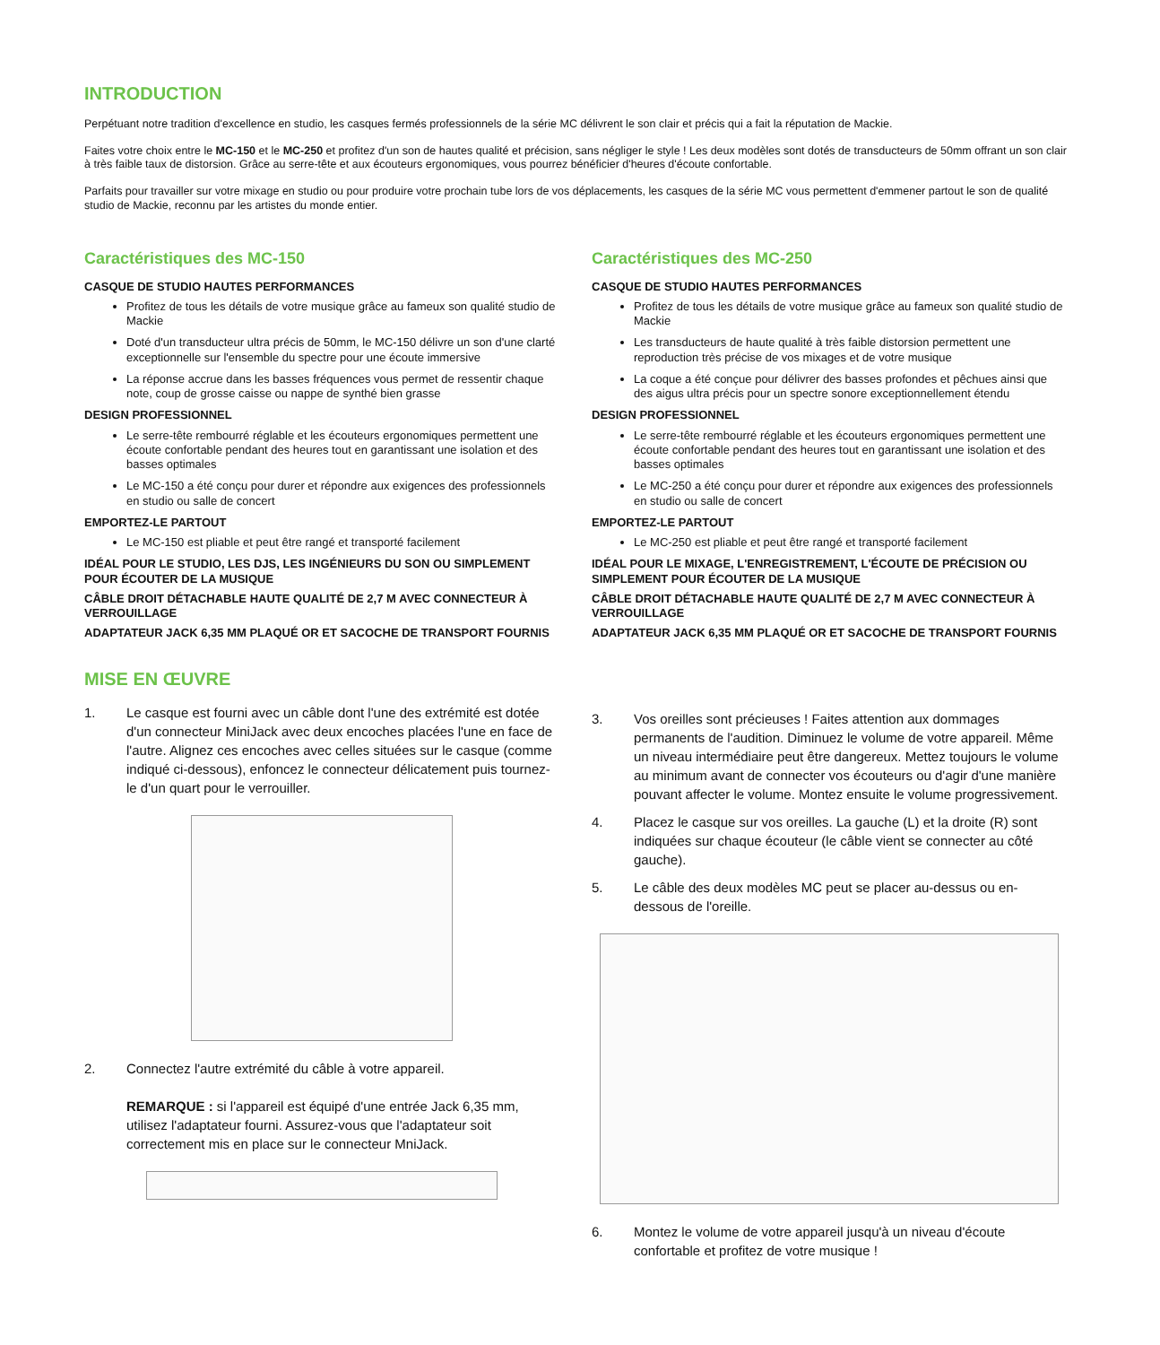INTRODUCTION
Perpétuant notre tradition d'excellence en studio, les casques fermés professionnels de la série MC délivrent le son clair et précis qui a fait la réputation de Mackie.
Faites votre choix entre le MC-150 et le MC-250 et profitez d'un son de hautes qualité et précision, sans négliger le style ! Les deux modèles sont dotés de transducteurs de 50mm offrant un son clair à très faible taux de distorsion. Grâce au serre-tête et aux écouteurs ergonomiques, vous pourrez bénéficier d'heures d'écoute confortable.
Parfaits pour travailler sur votre mixage en studio ou pour produire votre prochain tube lors de vos déplacements, les casques de la série MC vous permettent d'emmener partout le son de qualité studio de Mackie, reconnu par les artistes du monde entier.
Caractéristiques des MC-150
CASQUE DE STUDIO HAUTES PERFORMANCES
Profitez de tous les détails de votre musique grâce au fameux son qualité studio de Mackie
Doté d'un transducteur ultra précis de 50mm, le MC-150 délivre un son d'une clarté exceptionnelle sur l'ensemble du spectre pour une écoute immersive
La réponse accrue dans les basses fréquences vous permet de ressentir chaque note, coup de grosse caisse ou nappe de synthé bien grasse
DESIGN PROFESSIONNEL
Le serre-tête rembourré réglable et les écouteurs ergonomiques permettent une écoute confortable pendant des heures tout en garantissant une isolation et des basses optimales
Le MC-150 a été conçu pour durer et répondre aux exigences des professionnels en studio ou salle de concert
EMPORTEZ-LE PARTOUT
Le MC-150 est pliable et peut être rangé et transporté facilement
IDÉAL POUR LE STUDIO, LES DJS, LES INGÉNIEURS DU SON OU SIMPLEMENT POUR ÉCOUTER DE LA MUSIQUE
CÂBLE DROIT DÉTACHABLE HAUTE QUALITÉ DE 2,7 M AVEC CONNECTEUR À VERROUILLAGE
ADAPTATEUR JACK 6,35 MM PLAQUÉ OR ET SACOCHE DE TRANSPORT FOURNIS
MISE EN ŒUVRE
1. Le casque est fourni avec un câble dont l'une des extrémité est dotée d'un connecteur MiniJack avec deux encoches placées l'une en face de l'autre. Alignez ces encoches avec celles situées sur le casque (comme indiqué ci-dessous), enfoncez le connecteur délicatement puis tournez-le d'un quart pour le verrouiller.
2. Connectez l'autre extrémité du câble à votre appareil.
REMARQUE : si l'appareil est équipé d'une entrée Jack 6,35 mm, utilisez l'adaptateur fourni. Assurez-vous que l'adaptateur soit correctement mis en place sur le connecteur MniJack.
Caractéristiques des MC-250
CASQUE DE STUDIO HAUTES PERFORMANCES
Profitez de tous les détails de votre musique grâce au fameux son qualité studio de Mackie
Les transducteurs de haute qualité à très faible distorsion permettent une reproduction très précise de vos mixages et de votre musique
La coque a été conçue pour délivrer des basses profondes et pêchues ainsi que des aigus ultra précis pour un spectre sonore exceptionnellement étendu
DESIGN PROFESSIONNEL
Le serre-tête rembourré réglable et les écouteurs ergonomiques permettent une écoute confortable pendant des heures tout en garantissant une isolation et des basses optimales
Le MC-250 a été conçu pour durer et répondre aux exigences des professionnels en studio ou salle de concert
EMPORTEZ-LE PARTOUT
Le MC-250 est pliable et peut être rangé et transporté facilement
IDÉAL POUR LE MIXAGE, L'ENREGISTREMENT, L'ÉCOUTE DE PRÉCISION OU SIMPLEMENT POUR ÉCOUTER DE LA MUSIQUE
CÂBLE DROIT DÉTACHABLE HAUTE QUALITÉ DE 2,7 M AVEC CONNECTEUR À VERROUILLAGE
ADAPTATEUR JACK 6,35 MM PLAQUÉ OR ET SACOCHE DE TRANSPORT FOURNIS
3. Vos oreilles sont précieuses ! Faites attention aux dommages permanents de l'audition. Diminuez le volume de votre appareil. Même un niveau intermédiaire peut être dangereux. Mettez toujours le volume au minimum avant de connecter vos écouteurs ou d'agir d'une manière pouvant affecter le volume. Montez ensuite le volume progressivement.
4. Placez le casque sur vos oreilles. La gauche (L) et la droite (R) sont indiquées sur chaque écouteur (le câble vient se connecter au côté gauche).
5. Le câble des deux modèles MC peut se placer au-dessus ou en-dessous de l'oreille.
6. Montez le volume de votre appareil jusqu'à un niveau d'écoute confortable et profitez de votre musique !